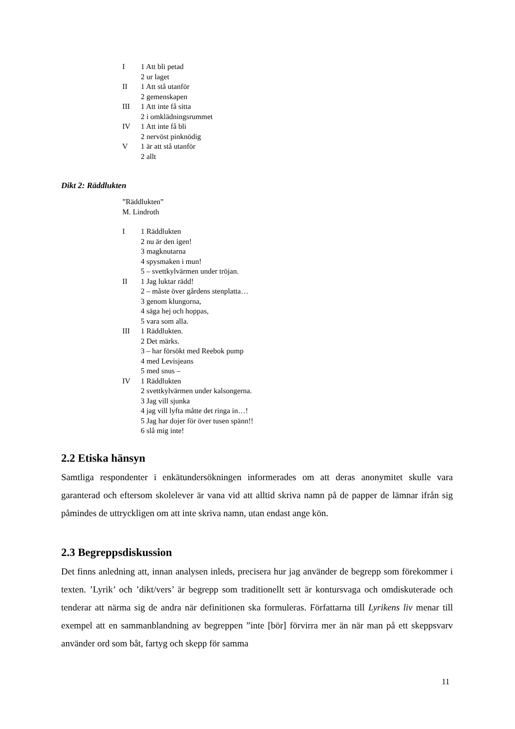I 1 Att bli petad
2 ur laget
II 1 Att stå utanför
2 gemenskapen
III 1 Att inte få sitta
2 i omklädningsrummet
IV 1 Att inte få bli
2 nervöst pinknödig
V 1 är att stå utanför
2 allt
Dikt 2: Räddlukten
”Räddlukten”
M. Lindroth
I 1 Räddlukten
2 nu är den igen!
3 magknutarna
4 spysmaken i mun!
5 – svettkylvärmen under tröjan.
II 1 Jag luktar rädd!
2 – måste över gårdens stenplatta…
3 genom klungorna,
4 säga hej och hoppas,
5 vara som alla.
III 1 Räddlukten.
2 Det märks.
3 – har försökt med Reebok pump
4 med Levisjeans
5 med snus –
IV 1 Räddlukten
2 svettkylvärmen under kalsongerna.
3 Jag vill sjunka
4 jag vill lyfta måtte det ringa in…!
5 Jag har dojer för över tusen spänn!!
6 slå mig inte!
2.2 Etiska hänsyn
Samtliga respondenter i enkätundersökningen informerades om att deras anonymitet skulle vara garanterad och eftersom skolelever är vana vid att alltid skriva namn på de papper de lämnar ifrån sig påmindes de uttryckligen om att inte skriva namn, utan endast ange kön.
2.3 Begreppsdiskussion
Det finns anledning att, innan analysen inleds, precisera hur jag använder de begrepp som förekommer i texten. ’Lyrik’ och ’dikt/vers’ är begrepp som traditionellt sett är kontursvaga och omdiskuterade och tenderar att närma sig de andra när definitionen ska formuleras. Författarna till Lyrikens liv menar till exempel att en sammanblandning av begreppen ”inte [bör] förvirra mer än när man på ett skeppsvarv använder ord som båt, fartyg och skepp för samma
11